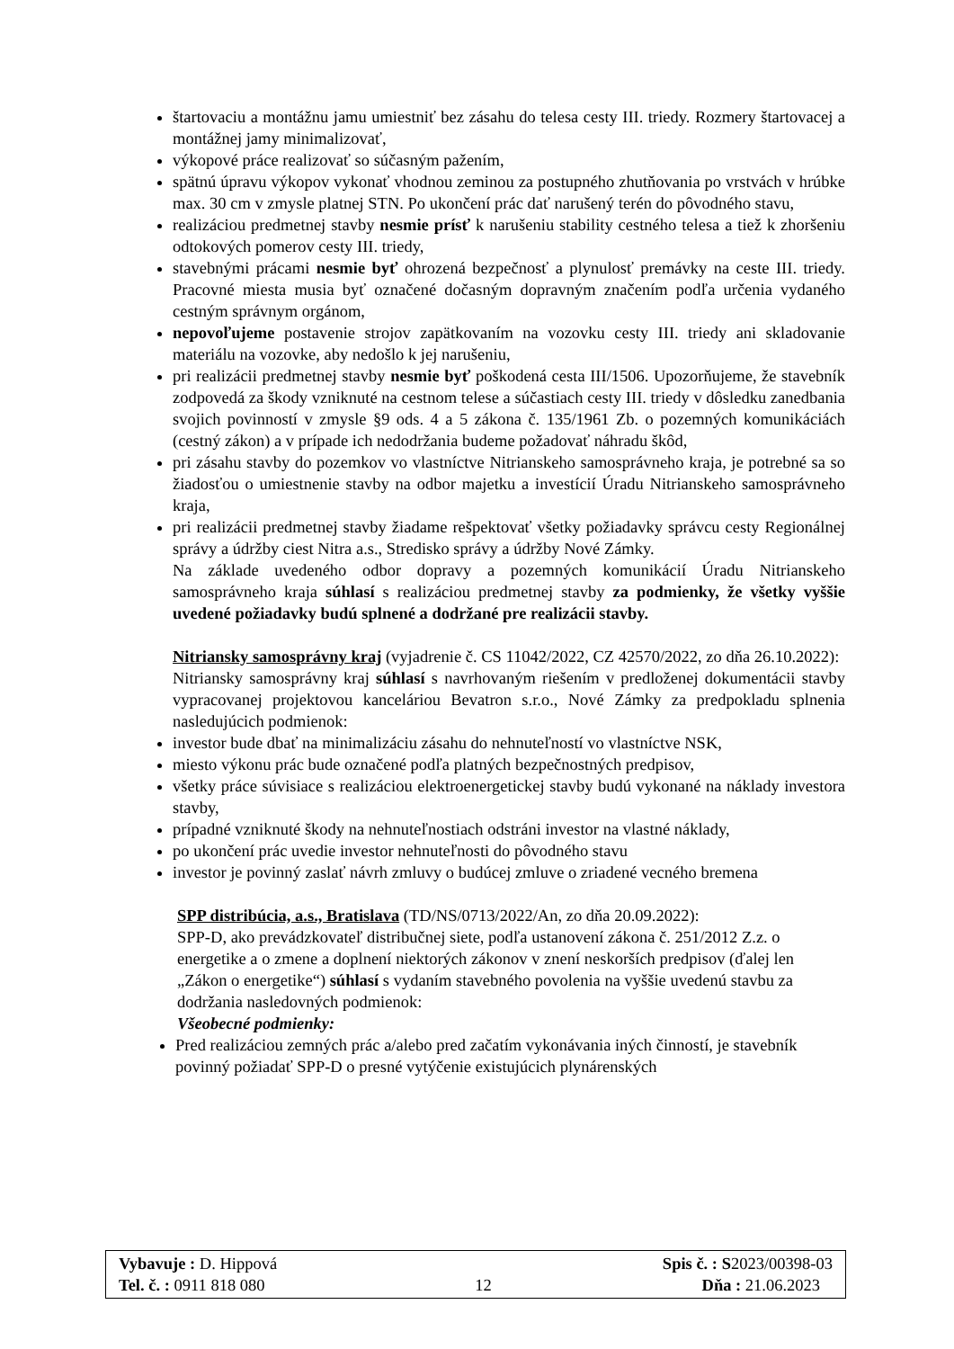štartovaciu a montážnu jamu umiestniť bez zásahu do telesa cesty III. triedy. Rozmery štartovacej a montážnej jamy minimalizovať,
výkopové práce realizovať so súčasným pažením,
spätnú úpravu výkopov vykonať vhodnou zeminou za postupného zhutňovania po vrstvách v hrúbke max. 30 cm v zmysle platnej STN. Po ukončení prác dať narušený terén do pôvodného stavu,
realizáciou predmetnej stavby nesmie prísť k narušeniu stability cestného telesa a tiež k zhoršeniu odtokových pomerov cesty III. triedy,
stavebnými prácami nesmie byť ohrozená bezpečnosť a plynulosť premávky na ceste III. triedy. Pracovné miesta musia byť označené dočasným dopravným značením podľa určenia vydaného cestným správnym orgánom,
nepovoľujeme postavenie strojov zapätkovaním na vozovku cesty III. triedy ani skladovanie materiálu na vozovke, aby nedošlo k jej narušeniu,
pri realizácii predmetnej stavby nesmie byť poškodená cesta III/1506. Upozorňujeme, že stavebník zodpovedá za škody vzniknuté na cestnom telese a súčastiach cesty III. triedy v dôsledku zanedbania svojich povinností v zmysle §9 ods. 4 a 5 zákona č. 135/1961 Zb. o pozemných komunikáciách (cestný zákon) a v prípade ich nedodržania budeme požadovať náhradu škôd,
pri zásahu stavby do pozemkov vo vlastníctve Nitrianskeho samosprávneho kraja, je potrebné sa so žiadosťou o umiestnenie stavby na odbor majetku a investícií Úradu Nitrianskeho samosprávneho kraja,
pri realizácii predmetnej stavby žiadame rešpektovať všetky požiadavky správcu cesty Regionálnej správy a údržby ciest Nitra a.s., Stredisko správy a údržby Nové Zámky.
Na základe uvedeného odbor dopravy a pozemných komunikácií Úradu Nitrianskeho samosprávneho kraja súhlasí s realizáciou predmetnej stavby za podmienky, že všetky vyššie uvedené požiadavky budú splnené a dodržané pre realizácii stavby.
Nitriansky samosprávny kraj (vyjadrenie č. CS 11042/2022, CZ 42570/2022, zo dňa 26.10.2022):
Nitriansky samosprávny kraj súhlasí s navrhovaným riešením v predloženej dokumentácii stavby vypracovanej projektovou kanceláriou Bevatron s.r.o., Nové Zámky za predpokladu splnenia nasledujúcich podmienok:
investor bude dbať na minimalizáciu zásahu do nehnuteľností vo vlastníctve NSK,
miesto výkonu prác bude označené podľa platných bezpečnostných predpisov,
všetky práce súvisiace s realizáciou elektroenergetickej stavby budú vykonané na náklady investora stavby,
prípadné vzniknuté škody na nehnuteľnostiach odstráni investor na vlastné náklady,
po ukončení prác uvedie investor nehnuteľnosti do pôvodného stavu
investor je povinný zaslať návrh zmluvy o budúcej zmluve o zriadené vecného bremena
SPP distribúcia, a.s., Bratislava (TD/NS/0713/2022/An, zo dňa 20.09.2022):
SPP-D, ako prevádzkovateľ distribučnej siete, podľa ustanovení zákona č. 251/2012 Z.z. o energetike a o zmene a doplnení niektorých zákonov v znení neskorších predpisov (ďalej len „Zákon o energetike“) súhlasí s vydaním stavebného povolenia na vyššie uvedenú stavbu za dodržania nasledovných podmienok:
Všeobecné podmienky:
Pred realizáciou zemných prác a/alebo pred začatím vykonávania iných činností, je stavebník povinný požiadať SPP-D o presné vytýčenie existujúcich plynárenských
Vybavuje : D. Hippová Spis č. : S2023/00398-03
Tel. č. : 0911 818 080 12 Dňa : 21.06.2023